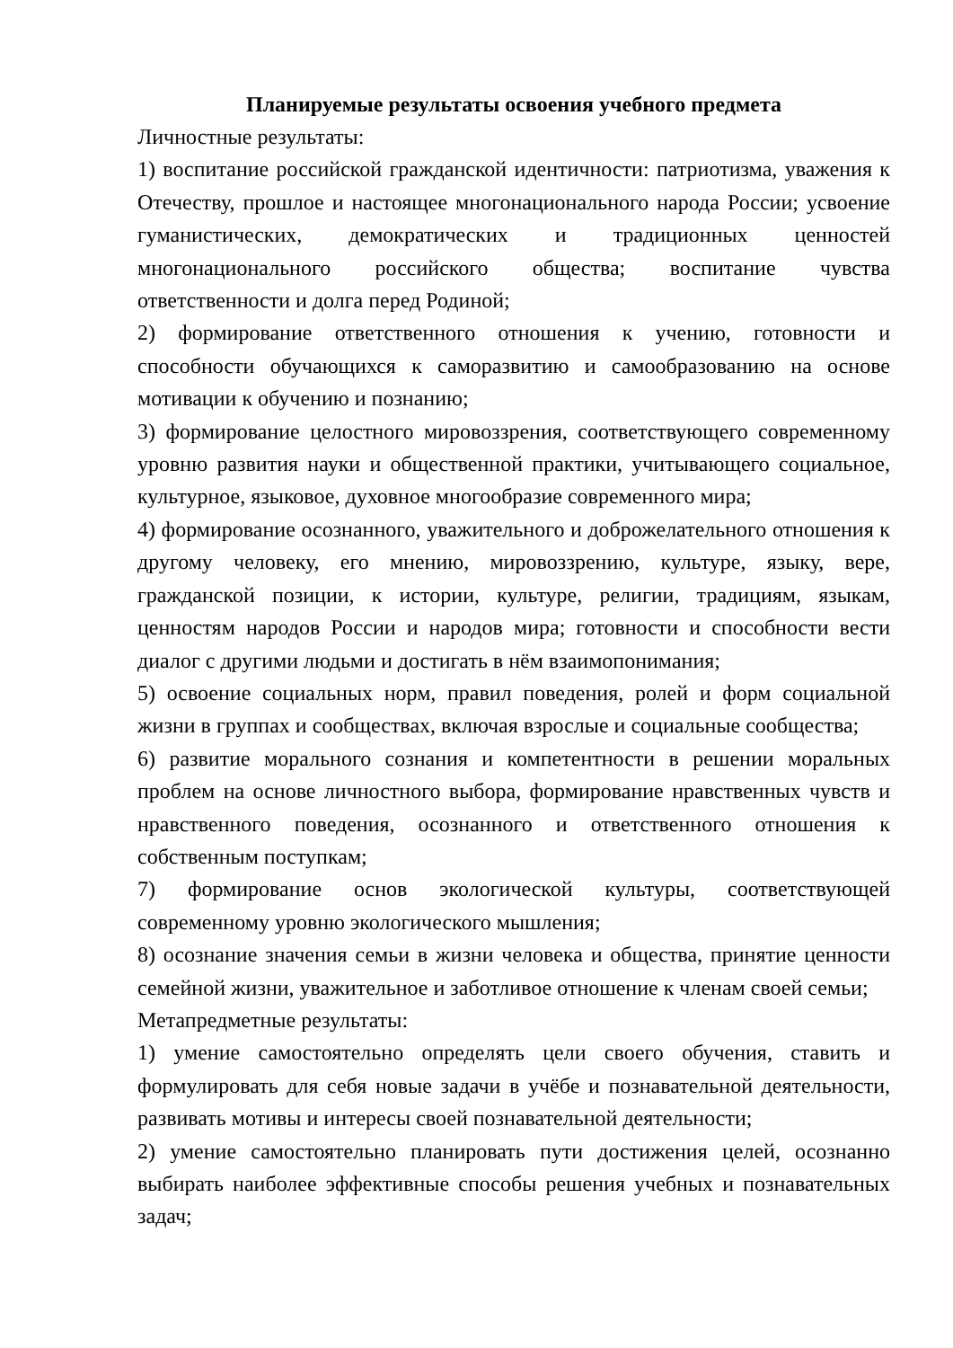Планируемые результаты освоения учебного предмета
Личностные результаты:
1) воспитание российской гражданской идентичности: патриотизма, уважения к Отечеству, прошлое и настоящее многонационального народа России; усвоение гуманистических, демократических и традиционных ценностей многонационального российского общества; воспитание чувства ответственности и долга перед Родиной;
2) формирование ответственного отношения к учению, готовности и способности обучающихся к саморазвитию и самообразованию на основе мотивации к обучению и познанию;
3) формирование целостного мировоззрения, соответствующего современному уровню развития науки и общественной практики, учитывающего социальное, культурное, языковое, духовное многообразие современного мира;
4) формирование осознанного, уважительного и доброжелательного отношения к другому человеку, его мнению, мировоззрению, культуре, языку, вере, гражданской позиции, к истории, культуре, религии, традициям, языкам, ценностям народов России и народов мира; готовности и способности вести диалог с другими людьми и достигать в нём взаимопонимания;
5) освоение социальных норм, правил поведения, ролей и форм социальной жизни в группах и сообществах, включая взрослые и социальные сообщества;
6) развитие морального сознания и компетентности в решении моральных проблем на основе личностного выбора, формирование нравственных чувств и нравственного поведения, осознанного и ответственного отношения к собственным поступкам;
7) формирование основ экологической культуры, соответствующей современному уровню экологического мышления;
8) осознание значения семьи в жизни человека и общества, принятие ценности семейной жизни, уважительное и заботливое отношение к членам своей семьи;
Метапредметные результаты:
1) умение самостоятельно определять цели своего обучения, ставить и формулировать для себя новые задачи в учёбе и познавательной деятельности, развивать мотивы и интересы своей познавательной деятельности;
2) умение самостоятельно планировать пути достижения целей, осознанно выбирать наиболее эффективные способы решения учебных и познавательных задач;